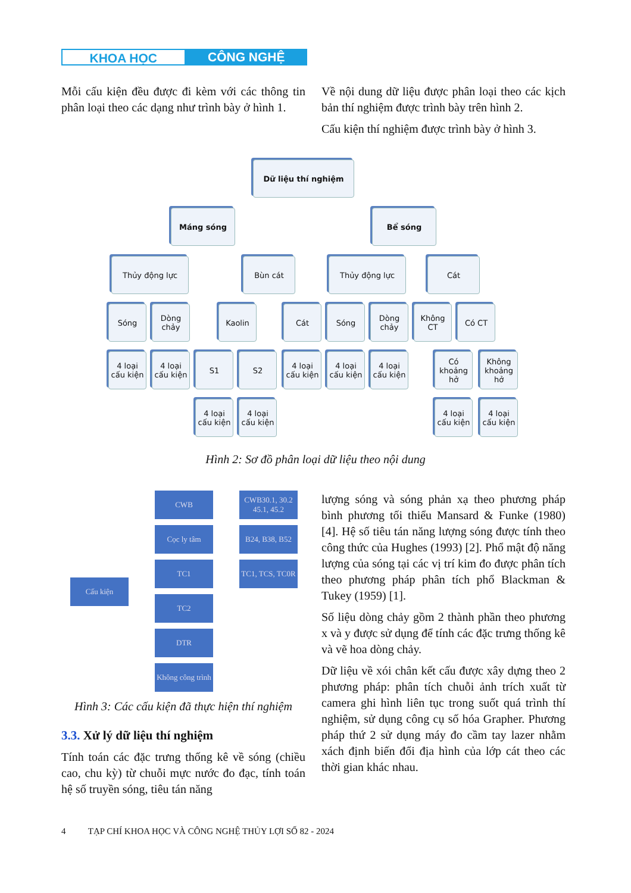KHOA HỌC CÔNG NGHỆ
Mỗi cấu kiện đều được đi kèm với các thông tin phân loại theo các dạng như trình bày ở hình 1.
Về nội dung dữ liệu được phân loại theo các kịch bản thí nghiệm được trình bày trên hình 2.
Cấu kiện thí nghiệm được trình bày ở hình 3.
Dữ liệu thí nghiệm
Máng sóng Bể sóng
Thủy động lực Bùn cát Thủy động lực Cát
Sóng
Dòng chảy
Kaolin Cát Sóng
Dòng chảy
Không CT
Có CT
4 loại cấu kiện
4 loại cấu kiện
S1 S2
4 loại cấu kiện
4 loại cấu kiện
4 loại cấu kiện
Có khoảng hở
Không khoảng hở
4 loại cấu kiện
4 loại cấu kiện
4 loại cấu kiện
4 loại cấu kiện
Hình 2: Sơ đồ phân loại dữ liệu theo nội dung
Cấu kiện
CWB
CWB30.1, 30.2 45.1, 45.2
Cọc ly tâm
B24, B38, B52
TC1
TC1, TCS, TC0R
TC2
DTR
Không công trình
Hình 3: Các cấu kiện đã thực hiện thí nghiệm
3.3. Xử lý dữ liệu thí nghiệm
Tính toán các đặc trưng thống kê về sóng (chiều cao, chu kỳ) từ chuỗi mực nước đo đạc, tính toán hệ số truyền sóng, tiêu tán năng
lượng sóng và sóng phản xạ theo phương pháp bình phương tối thiểu Mansard & Funke (1980) [4]. Hệ số tiêu tán năng lượng sóng được tính theo công thức của Hughes (1993) [2]. Phổ mật độ năng lượng của sóng tại các vị trí kim đo được phân tích theo phương pháp phân tích phổ Blackman & Tukey (1959) [1].
Số liệu dòng chảy gồm 2 thành phần theo phương x và y được sử dụng để tính các đặc trưng thống kê và vẽ hoa dòng chảy.
Dữ liệu về xói chân kết cấu được xây dựng theo 2 phương pháp: phân tích chuỗi ảnh trích xuất từ camera ghi hình liên tục trong suốt quá trình thí nghiệm, sử dụng công cụ số hóa Grapher. Phương pháp thứ 2 sử dụng máy đo cầm tay lazer nhằm xách định biến đổi địa hình của lớp cát theo các thời gian khác nhau.
4 TẠP CHÍ KHOA HỌC VÀ CÔNG NGHỆ THỦY LỢI SỐ 82 - 2024